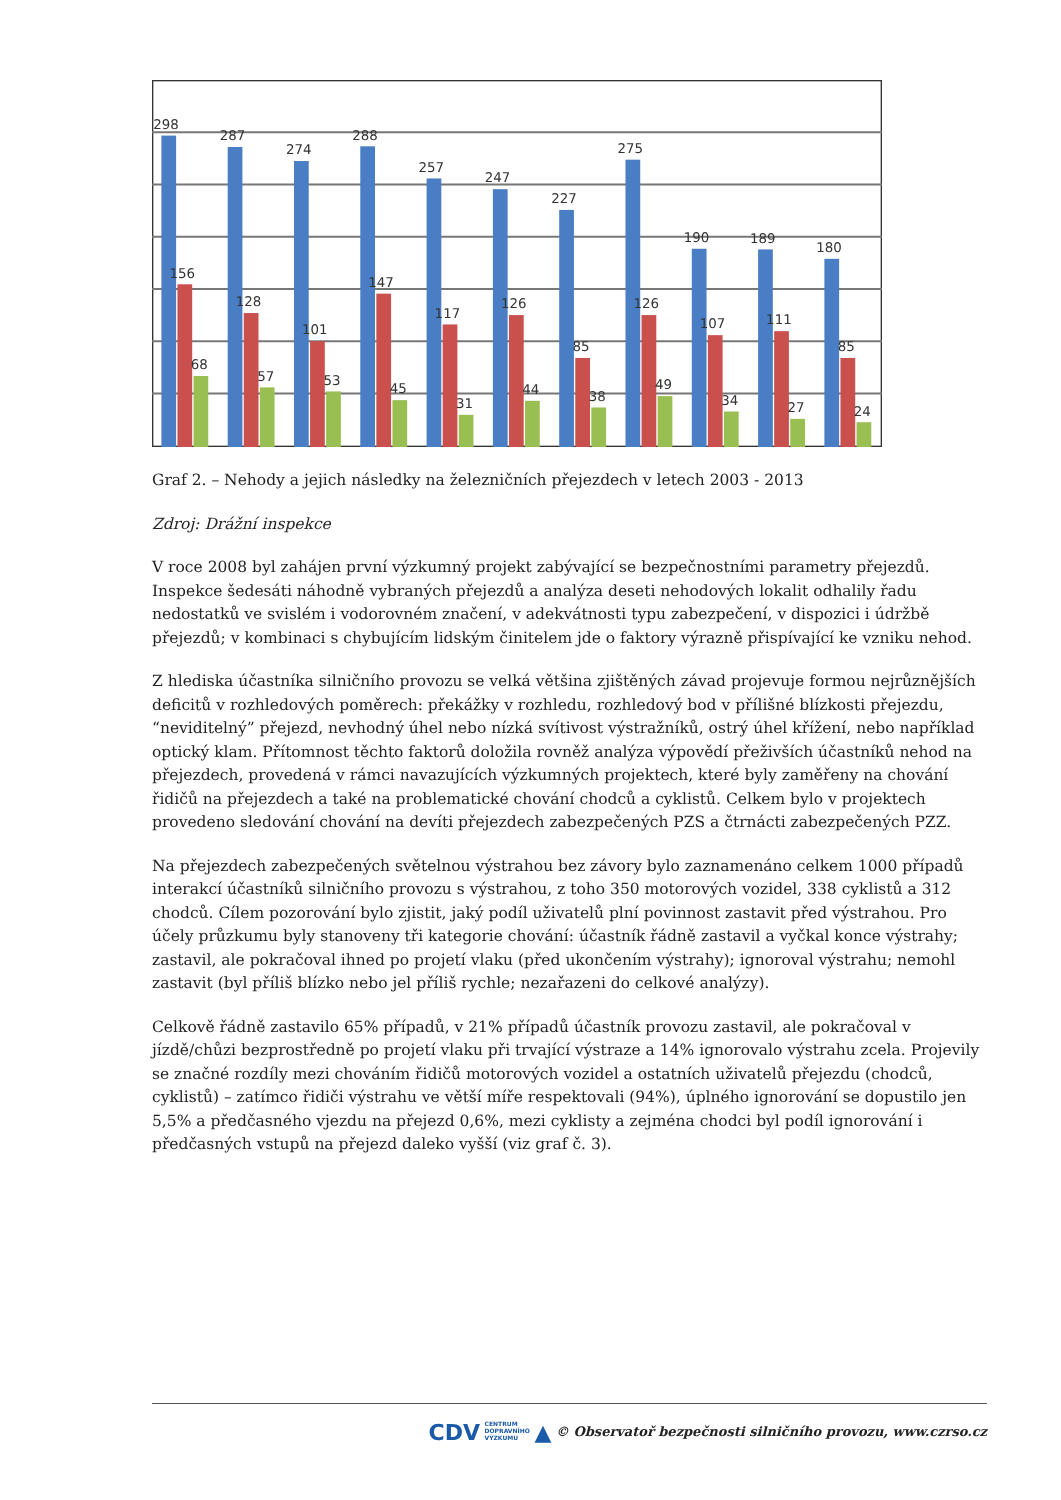298
287
274
288
257
247
227
275
190
189
180
156
128
101
147
117
126
85
126
107
111
85
68
57
53
45
31
44
38
49
34
27
24
Graf 2. – Nehody a jejich následky na železničních přejezdech v letech 2003 - 2013
Zdroj: Drážní inspekce
V roce 2008 byl zahájen první výzkumný projekt zabývající se bezpečnostními parametry přejezdů. Inspekce šedesáti náhodně vybraných přejezdů a analýza deseti nehodových lokalit odhalily řadu nedostatků ve svislém i vodorovném značení, v adekvátnosti typu zabezpečení, v dispozici i údržbě přejezdů; v kombinaci s chybujícím lidským činitelem jde o faktory výrazně přispívající ke vzniku nehod.
Z hlediska účastníka silničního provozu se velká většina zjištěných závad projevuje formou nejrůznějších deficitů v rozhledových poměrech: překážky v rozhledu, rozhledový bod v příliš­né blízkosti přejezdu, “neviditelný” přejezd, nevhodný úhel nebo nízká svítivost výstražníků, ostrý úhel křížení, nebo například optický klam. Přítomnost těchto faktorů doložila rovněž analýza výpovědí přeživších účastníků nehod na přejezdech, provedená v rámci navazujících výzkumných projektech, které byly zaměřeny na chování řidičů na přejezdech a také na problematické chování chodců a cyklistů. Celkem bylo v projektech provedeno sledování chování na devíti přejezdech zabezpečených PZS a čtrnácti zabezpečených PZZ.
Na přejezdech zabezpečených světelnou výstrahou bez závory bylo zaznamenáno celkem 1000 případů interakcí účastníků silničního provozu s výstrahou, z toho 350 motorových vozidel, 338 cyklistů a 312 chodců. Cílem pozorování bylo zjistit, jaký podíl uživatelů plní povinnost zastavit před výstrahou. Pro účely průzkumu byly stanoveny tři kategorie chování: účastník řádně zastavil a vyčkal konce výstrahy; zastavil, ale pokračoval ihned po projetí vlaku (před ukončením výstrahy); ignoroval výstrahu; nemohl zastavit (byl příliš blízko nebo jel příliš rychle; nezařazeni do celkové analýzy).
Celkově řádně zastavilo 65% případů, v 21% případů účastník provozu zastavil, ale pokračoval v jízdě/chůzi bezprostředně po projetí vlaku při trvající výstraze a 14% ignorovalo výstrahu zcela. Projevily se značné rozdíly mezi chováním řidičů motorových vozidel a ostatních uživatelů přejezdu (chodců, cyklistů) – zatímco řidiči výstrahu ve větší míře respektovali (94%), úplného ignorování se dopustilo jen 5,5% a předčasného vjezdu na přejezd 0,6%, mezi cyklisty a zejména chodci byl podíl ignorování i předčasných vstupů na přejezd daleko vyšší (viz graf č. 3).
CDV CENTRUM
DOPRAVNÍHO
VÝZKUMU ▲ © Observatoř bezpečnosti silničního provozu, www.czrso.cz